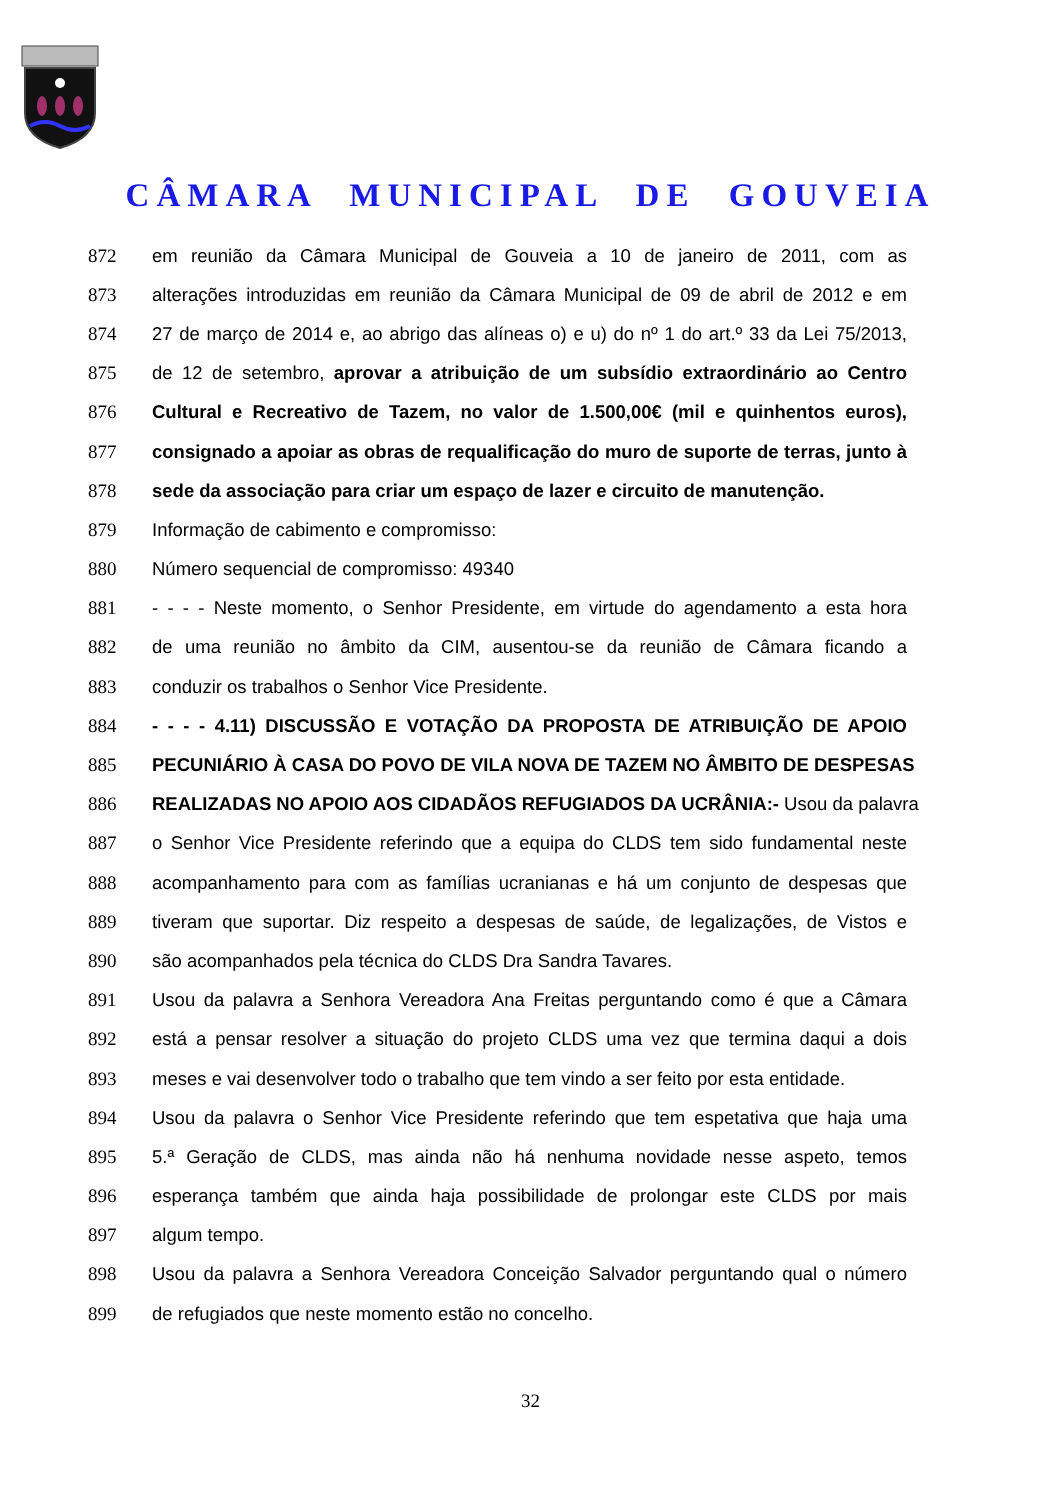CÂMARA MUNICIPAL DE GOUVEIA
872 em reunião da Câmara Municipal de Gouveia a 10 de janeiro de 2011, com as
873 alterações introduzidas em reunião da Câmara Municipal de 09 de abril de 2012 e em
874 27 de março de 2014 e, ao abrigo das alíneas o) e u) do nº 1 do art.º 33 da Lei 75/2013,
875 de 12 de setembro, aprovar a atribuição de um subsídio extraordinário ao Centro
876 Cultural e Recreativo de Tazem, no valor de 1.500,00€ (mil e quinhentos euros),
877 consignado a apoiar as obras de requalificação do muro de suporte de terras, junto à
878 sede da associação para criar um espaço de lazer e circuito de manutenção.
879 Informação de cabimento e compromisso:
880 Número sequencial de compromisso: 49340
881 - - - - Neste momento, o Senhor Presidente, em virtude do agendamento a esta hora
882 de uma reunião no âmbito da CIM, ausentou-se da reunião de Câmara ficando a
883 conduzir os trabalhos o Senhor Vice Presidente.
884 - - - - 4.11) DISCUSSÃO E VOTAÇÃO DA PROPOSTA DE ATRIBUIÇÃO DE APOIO
885 PECUNIÁRIO À CASA DO POVO DE VILA NOVA DE TAZEM NO ÂMBITO DE DESPESAS
886 REALIZADAS NO APOIO AOS CIDADÃOS REFUGIADOS DA UCRÂNIA:- Usou da palavra
887 o Senhor Vice Presidente referindo que a equipa do CLDS tem sido fundamental neste
888 acompanhamento para com as famílias ucranianas e há um conjunto de despesas que
889 tiveram que suportar. Diz respeito a despesas de saúde, de legalizações, de Vistos e
890 são acompanhados pela técnica do CLDS Dra Sandra Tavares.
891 Usou da palavra a Senhora Vereadora Ana Freitas perguntando como é que a Câmara
892 está a pensar resolver a situação do projeto CLDS uma vez que termina daqui a dois
893 meses e vai desenvolver todo o trabalho que tem vindo a ser feito por esta entidade.
894 Usou da palavra o Senhor Vice Presidente referindo que tem espetativa que haja uma
895 5.ª Geração de CLDS, mas ainda não há nenhuma novidade nesse aspeto, temos
896 esperança também que ainda haja possibilidade de prolongar este CLDS por mais
897 algum tempo.
898 Usou da palavra a Senhora Vereadora Conceição Salvador perguntando qual o número
899 de refugiados que neste momento estão no concelho.
32